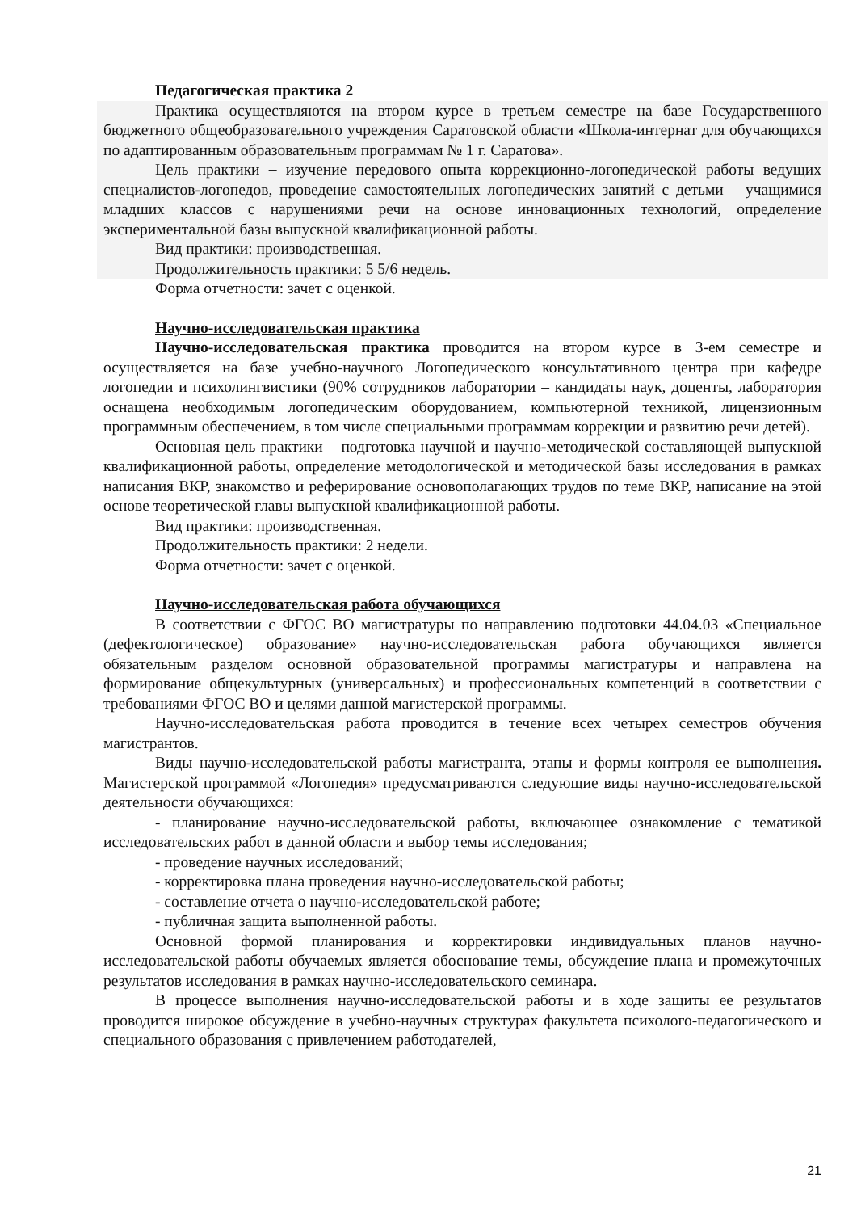Педагогическая практика 2
Практика осуществляются на втором курсе в третьем семестре на базе Государственного бюджетного общеобразовательного учреждения Саратовской области «Школа-интернат для обучающихся по адаптированным образовательным программам № 1 г. Саратова».
Цель практики – изучение передового опыта коррекционно-логопедической работы ведущих специалистов-логопедов, проведение самостоятельных логопедических занятий с детьми – учащимися младших классов с нарушениями речи на основе инновационных технологий, определение экспериментальной базы выпускной квалификационной работы.
Вид практики: производственная.
Продолжительность практики: 5 5/6 недель.
Форма отчетности: зачет с оценкой.
Научно-исследовательская практика
Научно-исследовательская практика проводится на втором курсе в 3-ем семестре и осуществляется на базе учебно-научного Логопедического консультативного центра при кафедре логопедии и психолингвистики (90% сотрудников лаборатории – кандидаты наук, доценты, лаборатория оснащена необходимым логопедическим оборудованием, компьютерной техникой, лицензионным программным обеспечением, в том числе специальными программам коррекции и развитию речи детей).
Основная цель практики – подготовка научной и научно-методической составляющей выпускной квалификационной работы, определение методологической и методической базы исследования в рамках написания ВКР, знакомство и реферирование основополагающих трудов по теме ВКР, написание на этой основе теоретической главы выпускной квалификационной работы.
Вид практики: производственная.
Продолжительность практики: 2 недели.
Форма отчетности: зачет с оценкой.
Научно-исследовательская работа обучающихся
В соответствии с ФГОС ВО магистратуры по направлению подготовки 44.04.03 «Специальное (дефектологическое) образование» научно-исследовательская работа обучающихся является обязательным разделом основной образовательной программы магистратуры и направлена на формирование общекультурных (универсальных) и профессиональных компетенций в соответствии с требованиями ФГОС ВО и целями данной магистерской программы.
Научно-исследовательская работа проводится в течение всех четырех семестров обучения магистрантов.
Виды научно-исследовательской работы магистранта, этапы и формы контроля ее выполнения. Магистерской программой «Логопедия» предусматриваются следующие виды научно-исследовательской деятельности обучающихся:
- планирование научно-исследовательской работы, включающее ознакомление с тематикой исследовательских работ в данной области и выбор темы исследования;
- проведение научных исследований;
- корректировка плана проведения научно-исследовательской работы;
- составление отчета о научно-исследовательской работе;
- публичная защита выполненной работы.
Основной формой планирования и корректировки индивидуальных планов научно-исследовательской работы обучаемых является обоснование темы, обсуждение плана и промежуточных результатов исследования в рамках научно-исследовательского семинара.
В процессе выполнения научно-исследовательской работы и в ходе защиты ее результатов проводится широкое обсуждение в учебно-научных структурах факультета психолого-педагогического и специального образования с привлечением работодателей,
21